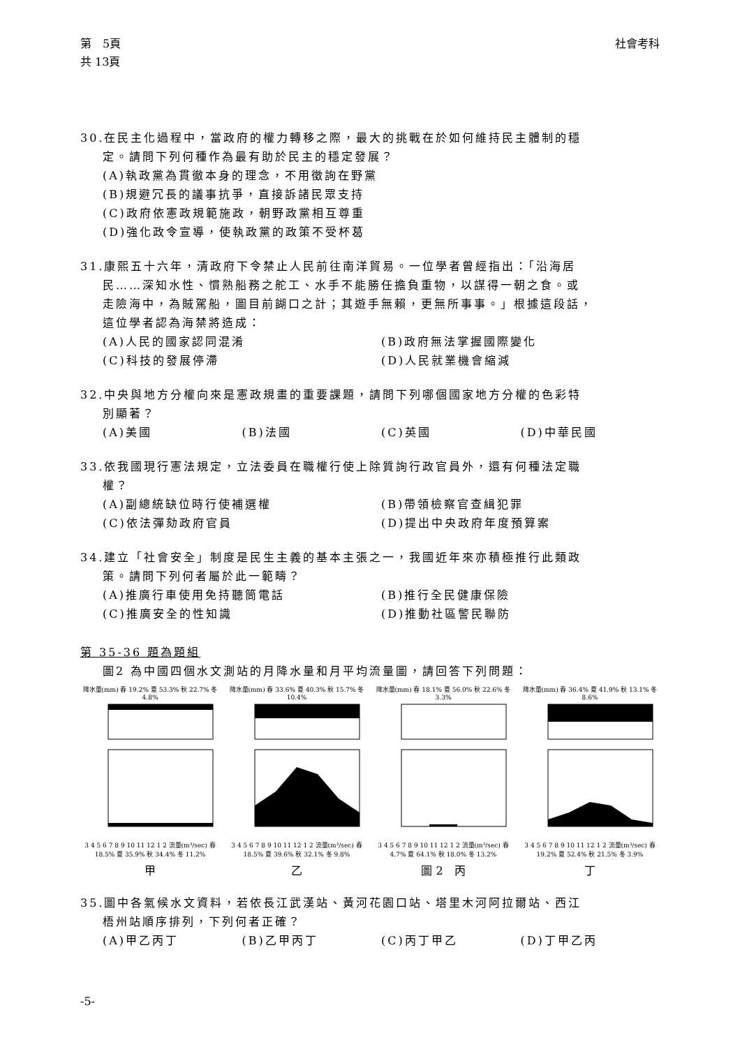第　5頁
共 13頁
社會考科
30.在民主化過程中，當政府的權力轉移之際，最大的挑戰在於如何維持民主體制的穩
定。請問下列何種作為最有助於民主的穩定發展？
(A)執政黨為貫徹本身的理念，不用徵詢在野黨
(B)規避冗長的議事抗爭，直接訴諸民眾支持
(C)政府依憲政規範施政，朝野政黨相互尊重
(D)強化政令宣導，使執政黨的政策不受杯葛
31.康熙五十六年，清政府下令禁止人民前往南洋貿易。一位學者曾經指出：「沿海居
民……深知水性、慣熟船務之舵工、水手不能勝任擔負重物，以謀得一朝之食。或
走險海中，為賊駕船，圖目前餬口之計；其遊手無賴，更無所事事。」根據這段話，
這位學者認為海禁將造成：
(A)人民的國家認同混淆 (B)政府無法掌握國際變化
(C)科技的發展停滯 (D)人民就業機會縮減
32.中央與地方分權向來是憲政規畫的重要課題，請問下列哪個國家地方分權的色彩特
別顯著？
(A)美國 (B)法國 (C)英國 (D)中華民國
33.依我國現行憲法規定，立法委員在職權行使上除質詢行政官員外，還有何種法定職
權？
(A)副總統缺位時行使補選權 (B)帶領檢察官查緝犯罪
(C)依法彈劾政府官員 (D)提出中央政府年度預算案
34.建立「社會安全」制度是民生主義的基本主張之一，我國近年來亦積極推行此類政
策。請問下列何者屬於此一範疇？
(A)推廣行車使用免持聽筒電話 (B)推行全民健康保險
(C)推廣安全的性知識 (D)推動社區警民聯防
第 35-36 題為題組
圖2 為中國四個水文測站的月降水量和月平均流量圖，請回答下列問題：
降水量(mm) 春 19.2% 夏 53.3% 秋 22.7% 冬 4.8%
3 4 5 6 7 8 9 10 11 12 1 2 流量(m³/sec) 春 18.5% 夏 35.9% 秋 34.4% 冬 11.2%
甲
降水量(mm) 春 33.6% 夏 40.3% 秋 15.7% 冬 10.4%
3 4 5 6 7 8 9 10 11 12 1 2 流量(m³/sec) 春 18.5% 夏 39.6% 秋 32.1% 冬 9.8%
乙
降水量(mm) 春 18.1% 夏 56.0% 秋 22.6% 冬 3.3%
3 4 5 6 7 8 9 10 11 12 1 2 流量(m³/sec) 春 4.7% 夏 64.1% 秋 18.0% 冬 13.2%
圖 2　丙
降水量(mm) 春 36.4% 夏 41.9% 秋 13.1% 冬 8.6%
3 4 5 6 7 8 9 10 11 12 1 2 流量(m³/sec) 春 19.2% 夏 52.4% 秋 21.5% 冬 3.9%
丁
35.圖中各氣候水文資料，若依長江武漢站、黃河花園口站、塔里木河阿拉爾站、西江
梧州站順序排列，下列何者正確？
(A)甲乙丙丁 (B)乙甲丙丁 (C)丙丁甲乙 (D)丁甲乙丙
-5-